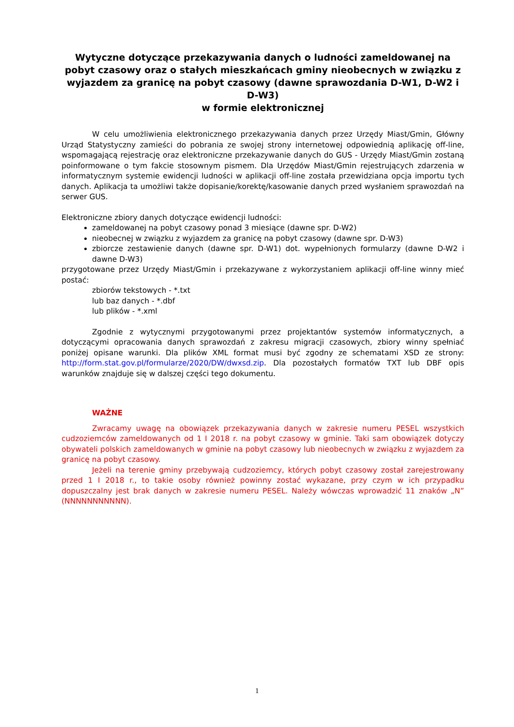Wytyczne dotyczące przekazywania danych o ludności zameldowanej na pobyt czasowy oraz o stałych mieszkańcach gminy nieobecnych w związku z wyjazdem za granicę na pobyt czasowy (dawne sprawozdania D-W1, D-W2 i D-W3)
w formie elektronicznej
W celu umożliwienia elektronicznego przekazywania danych przez Urzędy Miast/Gmin, Główny Urząd Statystyczny zamieści do pobrania ze swojej strony internetowej odpowiednią aplikację off-line, wspomagającą rejestrację oraz elektroniczne przekazywanie danych do GUS - Urzędy Miast/Gmin zostaną poinformowane o tym fakcie stosownym pismem. Dla Urzędów Miast/Gmin rejestrujących zdarzenia w informatycznym systemie ewidencji ludności w aplikacji off-line została przewidziana opcja importu tych danych. Aplikacja ta umożliwi także dopisanie/korektę/kasowanie danych przed wysłaniem sprawozdań na serwer GUS.
Elektroniczne zbiory danych dotyczące ewidencji ludności:
zameldowanej na pobyt czasowy ponad 3 miesiące (dawne spr. D-W2)
nieobecnej w związku z wyjazdem za granicę na pobyt czasowy (dawne spr. D-W3)
zbiorcze zestawienie danych (dawne spr. D-W1) dot. wypełnionych formularzy (dawne D-W2 i dawne D-W3)
przygotowane przez Urzędy Miast/Gmin i przekazywane z wykorzystaniem aplikacji off-line winny mieć postać:
zbiorów tekstowych - *.txt
lub baz danych - *.dbf
lub plików - *.xml
Zgodnie z wytycznymi przygotowanymi przez projektantów systemów informatycznych, a dotyczącymi opracowania danych sprawozdań z zakresu migracji czasowych, zbiory winny spełniać poniżej opisane warunki. Dla plików XML format musi być zgodny ze schematami XSD ze strony: http://form.stat.gov.pl/formularze/2020/DW/dwxsd.zip. Dla pozostałych formatów TXT lub DBF opis warunków znajduje się w dalszej części tego dokumentu.
WAŻNE
Zwracamy uwagę na obowiązek przekazywania danych w zakresie numeru PESEL wszystkich cudzoziemców zameldowanych od 1 I 2018 r. na pobyt czasowy w gminie. Taki sam obowiązek dotyczy obywateli polskich zameldowanych w gminie na pobyt czasowy lub nieobecnych w związku z wyjazdem za granicę na pobyt czasowy.
Jeżeli na terenie gminy przebywają cudzoziemcy, których pobyt czasowy został zarejestrowany przed 1 I 2018 r., to takie osoby również powinny zostać wykazane, przy czym w ich przypadku dopuszczalny jest brak danych w zakresie numeru PESEL. Należy wówczas wprowadzić 11 znaków „N” (NNNNNNNNNNN).
1